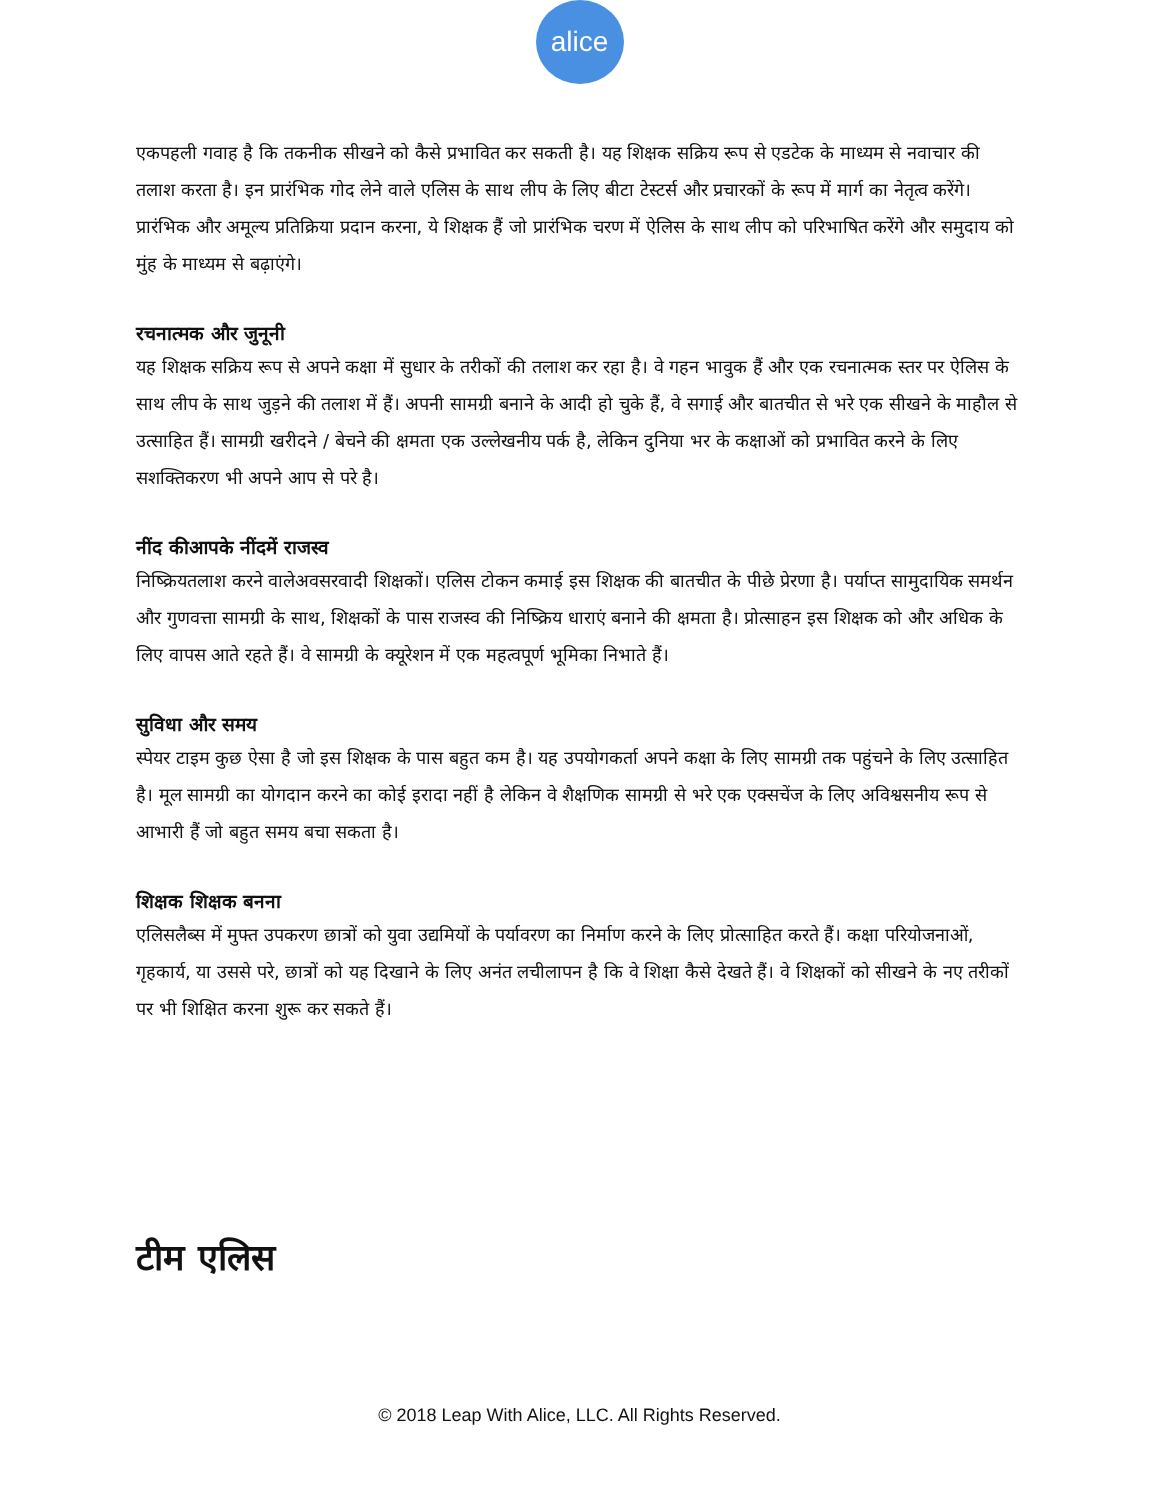alice
एकपहली गवाह है कि तकनीक सीखने को कैसे प्रभावित कर सकती है। यह शिक्षक सक्रिय रूप से एडटेक के माध्यम से नवाचार की तलाश करता है। इन प्रारंभिक गोद लेने वाले एलिस के साथ लीप के लिए बीटा टेस्टर्स और प्रचारकों के रूप में मार्ग का नेतृत्व करेंगे। प्रारंभिक और अमूल्य प्रतिक्रिया प्रदान करना, ये शिक्षक हैं जो प्रारंभिक चरण में ऐलिस के साथ लीप को परिभाषित करेंगे और समुदाय को मुंह के माध्यम से बढ़ाएंगे।
रचनात्मक और जुनूनी
यह शिक्षक सक्रिय रूप से अपने कक्षा में सुधार के तरीकों की तलाश कर रहा है। वे गहन भावुक हैं और एक रचनात्मक स्तर पर ऐलिस के साथ लीप के साथ जुड़ने की तलाश में हैं। अपनी सामग्री बनाने के आदी हो चुके हैं, वे सगाई और बातचीत से भरे एक सीखने के माहौल से उत्साहित हैं। सामग्री खरीदने / बेचने की क्षमता एक उल्लेखनीय पर्क है, लेकिन दुनिया भर के कक्षाओं को प्रभावित करने के लिए सशक्तिकरण भी अपने आप से परे है।
नींद कीआपके नींदमें राजस्व
निष्क्रियतलाश करने वालेअवसरवादी शिक्षकों। एलिस टोकन कमाई इस शिक्षक की बातचीत के पीछे प्रेरणा है। पर्याप्त सामुदायिक समर्थन और गुणवत्ता सामग्री के साथ, शिक्षकों के पास राजस्व की निष्क्रिय धाराएं बनाने की क्षमता है। प्रोत्साहन इस शिक्षक को और अधिक के लिए वापस आते रहते हैं। वे सामग्री के क्यूरेशन में एक महत्वपूर्ण भूमिका निभाते हैं।
सुविधा और समय
स्पेयर टाइम कुछ ऐसा है जो इस शिक्षक के पास बहुत कम है। यह उपयोगकर्ता अपने कक्षा के लिए सामग्री तक पहुंचने के लिए उत्साहित है। मूल सामग्री का योगदान करने का कोई इरादा नहीं है लेकिन वे शैक्षणिक सामग्री से भरे एक एक्सचेंज के लिए अविश्वसनीय रूप से आभारी हैं जो बहुत समय बचा सकता है।
शिक्षक शिक्षक बनना
एलिसलैब्स में मुफ्त उपकरण छात्रों को युवा उद्यमियों के पर्यावरण का निर्माण करने के लिए प्रोत्साहित करते हैं। कक्षा परियोजनाओं, गृहकार्य, या उससे परे, छात्रों को यह दिखाने के लिए अनंत लचीलापन है कि वे शिक्षा कैसे देखते हैं। वे शिक्षकों को सीखने के नए तरीकों पर भी शिक्षित करना शुरू कर सकते हैं।
टीम एलिस
© 2018 Leap With Alice, LLC. All Rights Reserved.